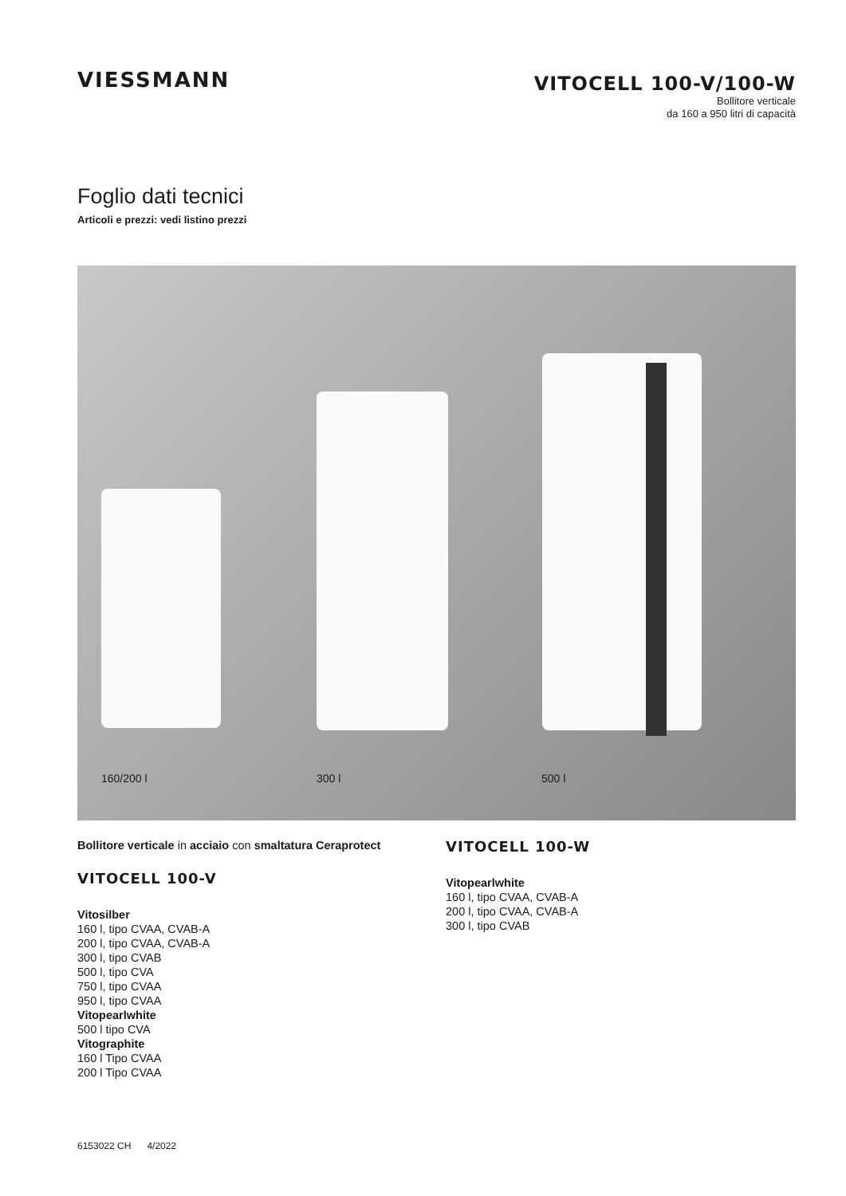VIESSMANN
VITOCELL 100-V/100-W
Bollitore verticale
da 160 a 950 litri di capacità
Foglio dati tecnici
Articoli e prezzi: vedi listino prezzi
160/200 l 300 l 500 l
Bollitore verticale in acciaio con smaltatura Ceraprotect
VITOCELL 100-V
Vitosilber
160 l, tipo CVAA, CVAB-A
200 l, tipo CVAA, CVAB-A
300 l, tipo CVAB
500 l, tipo CVA
750 l, tipo CVAA
950 l, tipo CVAA
Vitopearlwhite
500 l tipo CVA
Vitographite
160 l Tipo CVAA
200 l Tipo CVAA
VITOCELL 100-W
Vitopearlwhite
160 l, tipo CVAA, CVAB-A
200 l, tipo CVAA, CVAB-A
300 l, tipo CVAB
6153022 CH 4/2022